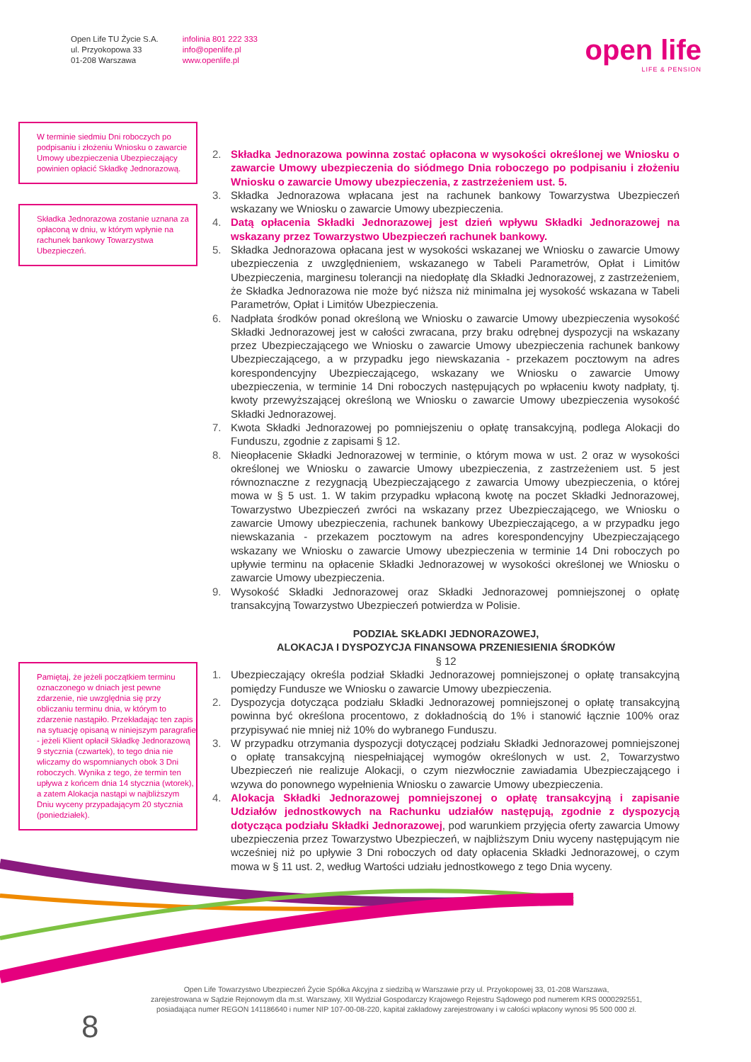Open Life TU Życie S.A.
ul. Przyokopowa 33
01-208 Warszawa
infolinia 801 222 333
info@openlife.pl
www.openlife.pl
open life
LIFE & PENSION
W terminie siedmiu Dni roboczych po podpisaniu i złożeniu Wniosku o zawarcie Umowy ubezpieczenia Ubezpieczający powinien opłacić Składkę Jednorazową.
Składka Jednorazowa zostanie uznana za opłaconą w dniu, w którym wpłynie na rachunek bankowy Towarzystwa Ubezpieczeń.
Pamiętaj, że jeżeli początkiem terminu oznaczonego w dniach jest pewne zdarzenie, nie uwzględnia się przy obliczaniu terminu dnia, w którym to zdarzenie nastąpiło. Przekładając ten zapis na sytuację opisaną w niniejszym paragrafie - jeżeli Klient opłacił Składkę Jednorazową 9 stycznia (czwartek), to tego dnia nie wliczamy do wspomnianych obok 3 Dni roboczych. Wynika z tego, że termin ten upływa z końcem dnia 14 stycznia (wtorek), a zatem Alokacja nastąpi w najbliższym Dniu wyceny przypadającym 20 stycznia (poniedziałek).
2. Składka Jednorazowa powinna zostać opłacona w wysokości określonej we Wniosku o zawarcie Umowy ubezpieczenia do siódmego Dnia roboczego po podpisaniu i złożeniu Wniosku o zawarcie Umowy ubezpieczenia, z zastrzeżeniem ust. 5.
3. Składka Jednorazowa wpłacana jest na rachunek bankowy Towarzystwa Ubezpieczeń wskazany we Wniosku o zawarcie Umowy ubezpieczenia.
4. Datą opłacenia Składki Jednorazowej jest dzień wpływu Składki Jednorazowej na wskazany przez Towarzystwo Ubezpieczeń rachunek bankowy.
5. Składka Jednorazowa opłacana jest w wysokości wskazanej we Wniosku o zawarcie Umowy ubezpieczenia z uwzględnieniem, wskazanego w Tabeli Parametrów, Opłat i Limitów Ubezpieczenia, marginesu tolerancji na niedopłatę dla Składki Jednorazowej, z zastrzeżeniem, że Składka Jednorazowa nie może być niższa niż minimalna jej wysokość wskazana w Tabeli Parametrów, Opłat i Limitów Ubezpieczenia.
6. Nadpłata środków ponad określoną we Wniosku o zawarcie Umowy ubezpieczenia wysokość Składki Jednorazowej jest w całości zwracana, przy braku odrębnej dyspozycji na wskazany przez Ubezpieczającego we Wniosku o zawarcie Umowy ubezpieczenia rachunek bankowy Ubezpieczającego, a w przypadku jego niewskazania - przekazem pocztowym na adres korespondencyjny Ubezpieczającego, wskazany we Wniosku o zawarcie Umowy ubezpieczenia, w terminie 14 Dni roboczych następujących po wpłaceniu kwoty nadpłaty, tj. kwoty przewyższającej określoną we Wniosku o zawarcie Umowy ubezpieczenia wysokość Składki Jednorazowej.
7. Kwota Składki Jednorazowej po pomniejszeniu o opłatę transakcyjną, podlega Alokacji do Funduszu, zgodnie z zapisami § 12.
8. Nieopłacenie Składki Jednorazowej w terminie, o którym mowa w ust. 2 oraz w wysokości określonej we Wniosku o zawarcie Umowy ubezpieczenia, z zastrzeżeniem ust. 5 jest równoznaczne z rezygnacją Ubezpieczającego z zawarcia Umowy ubezpieczenia, o której mowa w § 5 ust. 1. W takim przypadku wpłaconą kwotę na poczet Składki Jednorazowej, Towarzystwo Ubezpieczeń zwróci na wskazany przez Ubezpieczającego, we Wniosku o zawarcie Umowy ubezpieczenia, rachunek bankowy Ubezpieczającego, a w przypadku jego niewskazania - przekazem pocztowym na adres korespondencyjny Ubezpieczającego wskazany we Wniosku o zawarcie Umowy ubezpieczenia w terminie 14 Dni roboczych po upływie terminu na opłacenie Składki Jednorazowej w wysokości określonej we Wniosku o zawarcie Umowy ubezpieczenia.
9. Wysokość Składki Jednorazowej oraz Składki Jednorazowej pomniejszonej o opłatę transakcyjną Towarzystwo Ubezpieczeń potwierdza w Polisie.
PODZIAŁ SKŁADKI JEDNORAZOWEJ,
ALOKACJA I DYSPOZYCJA FINANSOWA PRZENIESIENIA ŚRODKÓW
§ 12
1. Ubezpieczający określa podział Składki Jednorazowej pomniejszonej o opłatę transakcyjną pomiędzy Fundusze we Wniosku o zawarcie Umowy ubezpieczenia.
2. Dyspozycja dotycząca podziału Składki Jednorazowej pomniejszonej o opłatę transakcyjną powinna być określona procentowo, z dokładnością do 1% i stanowić łącznie 100% oraz przypisywać nie mniej niż 10% do wybranego Funduszu.
3. W przypadku otrzymania dyspozycji dotyczącej podziału Składki Jednorazowej pomniejszonej o opłatę transakcyjną niespełniającej wymogów określonych w ust. 2, Towarzystwo Ubezpieczeń nie realizuje Alokacji, o czym niezwłocznie zawiadamia Ubezpieczającego i wzywa do ponownego wypełnienia Wniosku o zawarcie Umowy ubezpieczenia.
4. Alokacja Składki Jednorazowej pomniejszonej o opłatę transakcyjną i zapisanie Udziałów jednostkowych na Rachunku udziałów następują, zgodnie z dyspozycją dotycząca podziału Składki Jednorazowej, pod warunkiem przyjęcia oferty zawarcia Umowy ubezpieczenia przez Towarzystwo Ubezpieczeń, w najbliższym Dniu wyceny następującym nie wcześniej niż po upływie 3 Dni roboczych od daty opłacenia Składki Jednorazowej, o czym mowa w § 11 ust. 2, według Wartości udziału jednostkowego z tego Dnia wyceny.
Open Life Towarzystwo Ubezpieczeń Życie Spółka Akcyjna z siedzibą w Warszawie przy ul. Przyokopowej 33, 01-208 Warszawa,
zarejestrowana w Sądzie Rejonowym dla m.st. Warszawy, XII Wydział Gospodarczy Krajowego Rejestru Sądowego pod numerem KRS 0000292551,
posiadająca numer REGON 141186640 i numer NIP 107-00-08-220, kapitał zakładowy zarejestrowany i w całości wpłacony wynosi 95 500 000 zł.
8